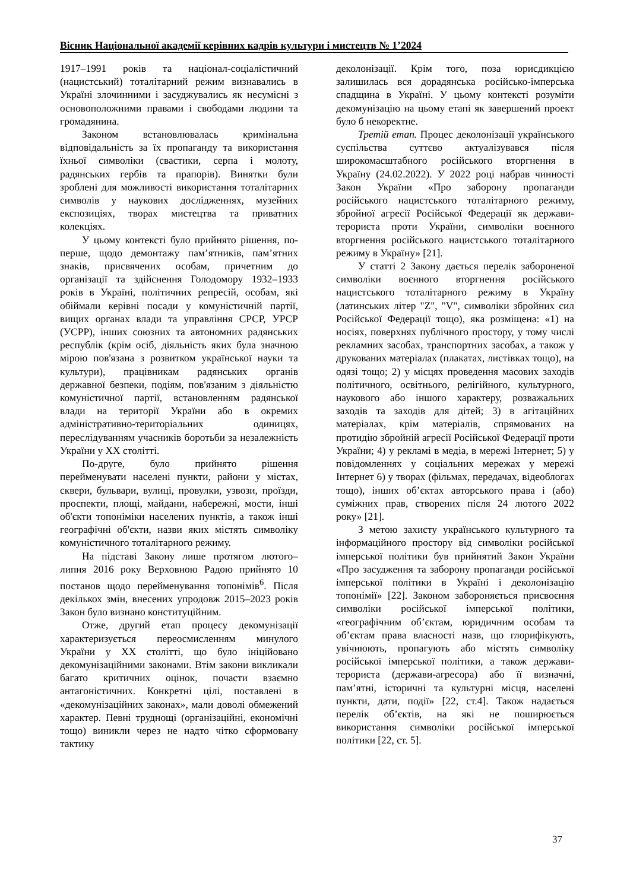Вісник Національної академії керівних кадрів культури і мистецтв № 1’2024
1917–1991 років та націонал-соціалістичний (нацистський) тоталітарний режим визнавались в Україні злочинними і засуджувались як несумісні з основоположними правами і свободами людини та громадянина.
Законом встановлювалась кримінальна відповідальність за їх пропаганду та використання їхньої символіки (свастики, серпа і молоту, радянських гербів та прапорів). Винятки були зроблені для можливості використання тоталітарних символів у наукових дослідженнях, музейних експозиціях, творах мистецтва та приватних колекціях.
У цьому контексті було прийнято рішення, по-перше, щодо демонтажу пам’ятників, пам’ятних знаків, присвячених особам, причетним до організації та здійснення Голодомору 1932–1933 років в Україні, політичних репресій, особам, які обіймали керівні посади у комуністичній партії, вищих органах влади та управління СРСР, УРСР (УСРР), інших союзних та автономних радянських республік (крім осіб, діяльність яких була значною мірою пов'язана з розвитком української науки та культури), працівникам радянських органів державної безпеки, подіям, пов'язаним з діяльністю комуністичної партії, встановленням радянської влади на території України або в окремих адміністративно-територіальних одиницях, переслідуванням учасників боротьби за незалежність України у ХХ столітті.
По-друге, було прийнято рішення перейменувати населені пункти, райони у містах, сквери, бульвари, вулиці, провулки, узвози, проїзди, проспекти, площі, майдани, набережні, мости, інші об'єкти топоніміки населених пунктів, а також інші географічні об'єкти, назви яких містять символіку комуністичного тоталітарного режиму.
На підставі Закону лише протягом лютого–липня 2016 року Верховною Радою прийнято 10 постанов щодо перейменування топонімів<sup>6</sup>. Після декількох змін, внесених упродовж 2015–2023 років Закон було визнано конституційним.
Отже, другий етап процесу декомунізації характеризується переосмисленням минулого України у ХХ столітті, що було ініційовано декомунізаційними законами. Втім закони викликали багато критичних оцінок, почасти взаємно антагоністичних. Конкретні цілі, поставлені в «декомунізаційних законах», мали доволі обмежений характер. Певні труднощі (організаційні, економічні тощо) виникли через не надто чітко сформовану тактику
деколонізації. Крім того, поза юрисдикцією залишилась вся дорадянська російсько-імперська спадщина в Україні. У цьому контексті розуміти декомунізацію на цьому етапі як завершений проект було б некоректне.
Третій етап. Процес деколонізації українського суспільства суттєво актуалізувався після широкомасштабного російського вторгнення в Україну (24.02.2022). У 2022 році набрав чинності Закон України «Про заборону пропаганди російського нацистського тоталітарного режиму, збройної агресії Російської Федерації як держави-терориста проти України, символіки воєнного вторгнення російського нацистського тоталітарного режиму в Україну» [21].
У статті 2 Закону дається перелік забороненої символіки воєнного вторгнення російського нацистського тоталітарного режиму в Україну (латинських літер "Z", "V", символіки збройних сил Російської Федерації тощо), яка розміщена: «1) на носіях, поверхнях публічного простору, у тому числі рекламних засобах, транспортних засобах, а також у друкованих матеріалах (плакатах, листівках тощо), на одязі тощо; 2) у місцях проведення масових заходів політичного, освітнього, релігійного, культурного, наукового або іншого характеру, розважальних заходів та заходів для дітей; 3) в агітаційних матеріалах, крім матеріалів, спрямованих на протидію збройній агресії Російської Федерації проти України; 4) у рекламі в медіа, в мережі Інтернет; 5) у повідомленнях у соціальних мережах у мережі Інтернет 6) у творах (фільмах, передачах, відеоблогах тощо), інших об’єктах авторського права і (або) суміжних прав, створених після 24 лютого 2022 року» [21].
З метою захисту українського культурного та інформаційного простору від символіки російської імперської політики був прийнятий Закон України «Про засудження та заборону пропаганди російської імперської політики в Україні і деколонізацію топонімії» [22]. Законом забороняється присвоєння символіки російської імперської політики, «географічним об’єктам, юридичним особам та об’єктам права власності назв, що глорифікують, увічнюють, пропагують або містять символіку російської імперської політики, а також держави-терориста (держави-агресора) або її визначні, пам’ятні, історичні та культурні місця, населені пункти, дати, події» [22, ст.4]. Також надається перелік об’єктів, на які не поширюється використання символіки російської імперської політики [22, ст. 5].
37